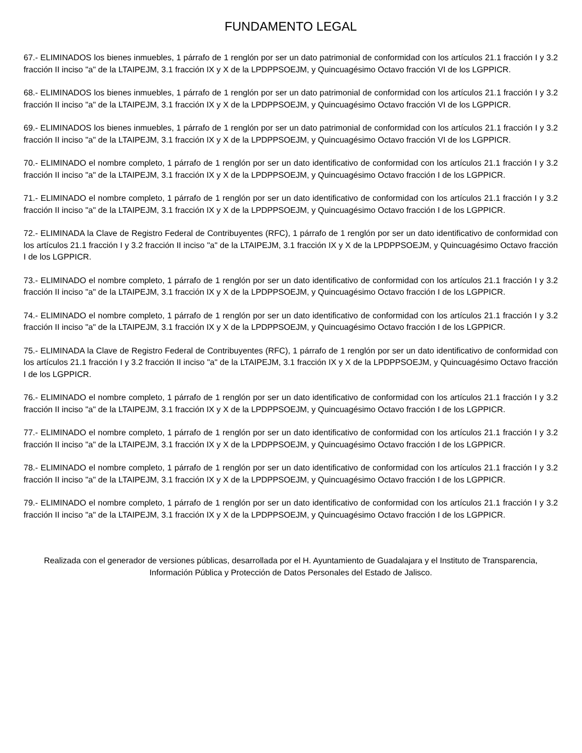FUNDAMENTO LEGAL
67.- ELIMINADOS los bienes inmuebles, 1 párrafo de 1 renglón por ser un dato patrimonial de conformidad con los artículos 21.1 fracción I y 3.2 fracción II inciso "a" de la LTAIPEJM, 3.1 fracción IX y X de la LPDPPSOEJM, y Quincuagésimo Octavo fracción VI de los LGPPICR.
68.- ELIMINADOS los bienes inmuebles, 1 párrafo de 1 renglón por ser un dato patrimonial de conformidad con los artículos 21.1 fracción I y 3.2 fracción II inciso "a" de la LTAIPEJM, 3.1 fracción IX y X de la LPDPPSOEJM, y Quincuagésimo Octavo fracción VI de los LGPPICR.
69.- ELIMINADOS los bienes inmuebles, 1 párrafo de 1 renglón por ser un dato patrimonial de conformidad con los artículos 21.1 fracción I y 3.2 fracción II inciso "a" de la LTAIPEJM, 3.1 fracción IX y X de la LPDPPSOEJM, y Quincuagésimo Octavo fracción VI de los LGPPICR.
70.- ELIMINADO el nombre completo, 1 párrafo de 1 renglón por ser un dato identificativo de conformidad con los artículos 21.1 fracción I y 3.2 fracción II inciso "a" de la LTAIPEJM, 3.1 fracción IX y X de la LPDPPSOEJM, y Quincuagésimo Octavo fracción I de los LGPPICR.
71.- ELIMINADO el nombre completo, 1 párrafo de 1 renglón por ser un dato identificativo de conformidad con los artículos 21.1 fracción I y 3.2 fracción II inciso "a" de la LTAIPEJM, 3.1 fracción IX y X de la LPDPPSOEJM, y Quincuagésimo Octavo fracción I de los LGPPICR.
72.- ELIMINADA la Clave de Registro Federal de Contribuyentes (RFC), 1 párrafo de 1 renglón por ser un dato identificativo de conformidad con los artículos 21.1 fracción I y 3.2 fracción II inciso "a" de la LTAIPEJM, 3.1 fracción IX y X de la LPDPPSOEJM, y Quincuagésimo Octavo fracción I de los LGPPICR.
73.- ELIMINADO el nombre completo, 1 párrafo de 1 renglón por ser un dato identificativo de conformidad con los artículos 21.1 fracción I y 3.2 fracción II inciso "a" de la LTAIPEJM, 3.1 fracción IX y X de la LPDPPSOEJM, y Quincuagésimo Octavo fracción I de los LGPPICR.
74.- ELIMINADO el nombre completo, 1 párrafo de 1 renglón por ser un dato identificativo de conformidad con los artículos 21.1 fracción I y 3.2 fracción II inciso "a" de la LTAIPEJM, 3.1 fracción IX y X de la LPDPPSOEJM, y Quincuagésimo Octavo fracción I de los LGPPICR.
75.- ELIMINADA la Clave de Registro Federal de Contribuyentes (RFC), 1 párrafo de 1 renglón por ser un dato identificativo de conformidad con los artículos 21.1 fracción I y 3.2 fracción II inciso "a" de la LTAIPEJM, 3.1 fracción IX y X de la LPDPPSOEJM, y Quincuagésimo Octavo fracción I de los LGPPICR.
76.- ELIMINADO el nombre completo, 1 párrafo de 1 renglón por ser un dato identificativo de conformidad con los artículos 21.1 fracción I y 3.2 fracción II inciso "a" de la LTAIPEJM, 3.1 fracción IX y X de la LPDPPSOEJM, y Quincuagésimo Octavo fracción I de los LGPPICR.
77.- ELIMINADO el nombre completo, 1 párrafo de 1 renglón por ser un dato identificativo de conformidad con los artículos 21.1 fracción I y 3.2 fracción II inciso "a" de la LTAIPEJM, 3.1 fracción IX y X de la LPDPPSOEJM, y Quincuagésimo Octavo fracción I de los LGPPICR.
78.- ELIMINADO el nombre completo, 1 párrafo de 1 renglón por ser un dato identificativo de conformidad con los artículos 21.1 fracción I y 3.2 fracción II inciso "a" de la LTAIPEJM, 3.1 fracción IX y X de la LPDPPSOEJM, y Quincuagésimo Octavo fracción I de los LGPPICR.
79.- ELIMINADO el nombre completo, 1 párrafo de 1 renglón por ser un dato identificativo de conformidad con los artículos 21.1 fracción I y 3.2 fracción II inciso "a" de la LTAIPEJM, 3.1 fracción IX y X de la LPDPPSOEJM, y Quincuagésimo Octavo fracción I de los LGPPICR.
Realizada con el generador de versiones públicas, desarrollada por el H. Ayuntamiento de Guadalajara y el Instituto de Transparencia, Información Pública y Protección de Datos Personales del Estado de Jalisco.